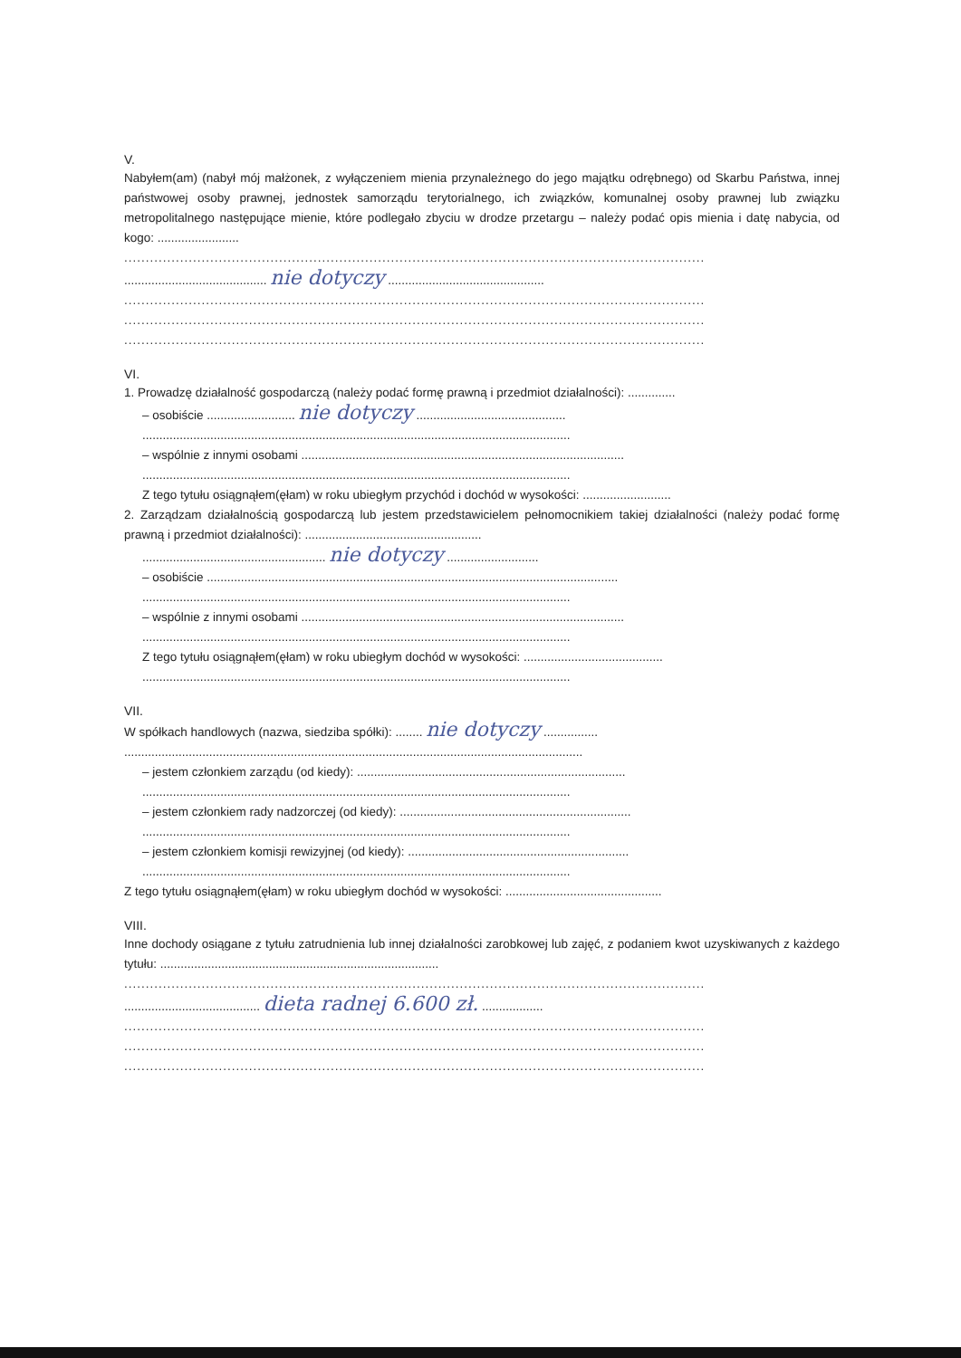V.
Nabyłem(am) (nabył mój małżonek, z wyłączeniem mienia przynależnego do jego majątku odrębnego) od Skarbu Państwa, innej państwowej osoby prawnej, jednostek samorządu terytorialnego, ich związków, komunalnej osoby prawnej lub związku metropolitalnego następujące mienie, które podlegało zbyciu w drodze przetargu – należy podać opis mienia i datę nabycia, od kogo: ........................
.......................................................................................................................................
.......................................... nie dotyczy ..............................................
.......................................................................................................................................
.......................................................................................................................................
.......................................................................................................................................
VI.
1. Prowadzę działalność gospodarczą (należy podać formę prawną i przedmiot działalności): ..............
– osobiście .......................... nie dotyczy ............................................
..............................................................................................................................
– wspólnie z innymi osobami ...............................................................................................
..............................................................................................................................
Z tego tytułu osiągnąłem(ęłam) w roku ubiegłym przychód i dochód w wysokości: ..........................
2. Zarządzam działalnością gospodarczą lub jestem przedstawicielem pełnomocnikiem takiej działalności (należy podać formę prawną i przedmiot działalności): ....................................................
...................................................... nie dotyczy ...........................
– osobiście .........................................................................................................................
..............................................................................................................................
– wspólnie z innymi osobami ...............................................................................................
..............................................................................................................................
Z tego tytułu osiągnąłem(ęłam) w roku ubiegłym dochód w wysokości: .........................................
..............................................................................................................................
VII.
W spółkach handlowych (nazwa, siedziba spółki): ........ nie dotyczy ................
.......................................................................................................................................
– jestem członkiem zarządu (od kiedy): ...............................................................................
..............................................................................................................................
– jestem członkiem rady nadzorczej (od kiedy): ....................................................................
..............................................................................................................................
– jestem członkiem komisji rewizyjnej (od kiedy): .................................................................
..............................................................................................................................
Z tego tytułu osiągnąłem(ęłam) w roku ubiegłym dochód w wysokości: ..............................................
VIII.
Inne dochody osiągane z tytułu zatrudnienia lub innej działalności zarobkowej lub zajęć, z podaniem kwot uzyskiwanych z każdego tytułu: ..................................................................................
.......................................................................................................................................
........................................ dieta radnej 6.600 zł. ..................
.......................................................................................................................................
.......................................................................................................................................
.......................................................................................................................................